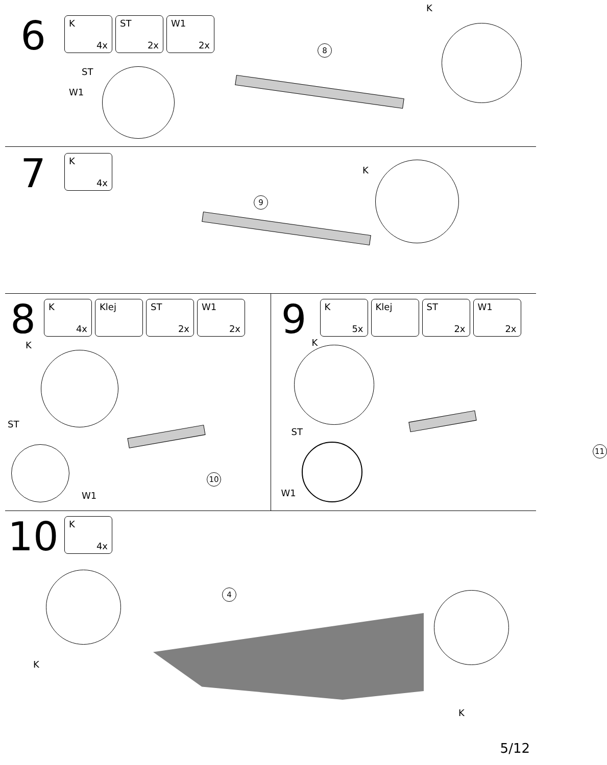6
K
4x
ST
2x
W1
2x
ST
W1
K
8
7
K
4x
K
9
8
K
4x
Klej
ST
2x
W1
2x
K
ST
W1
10
9
K
5x
Klej
ST
2x
W1
2x
K
ST
W1
11
10
K
4x
4
K
K
5/12